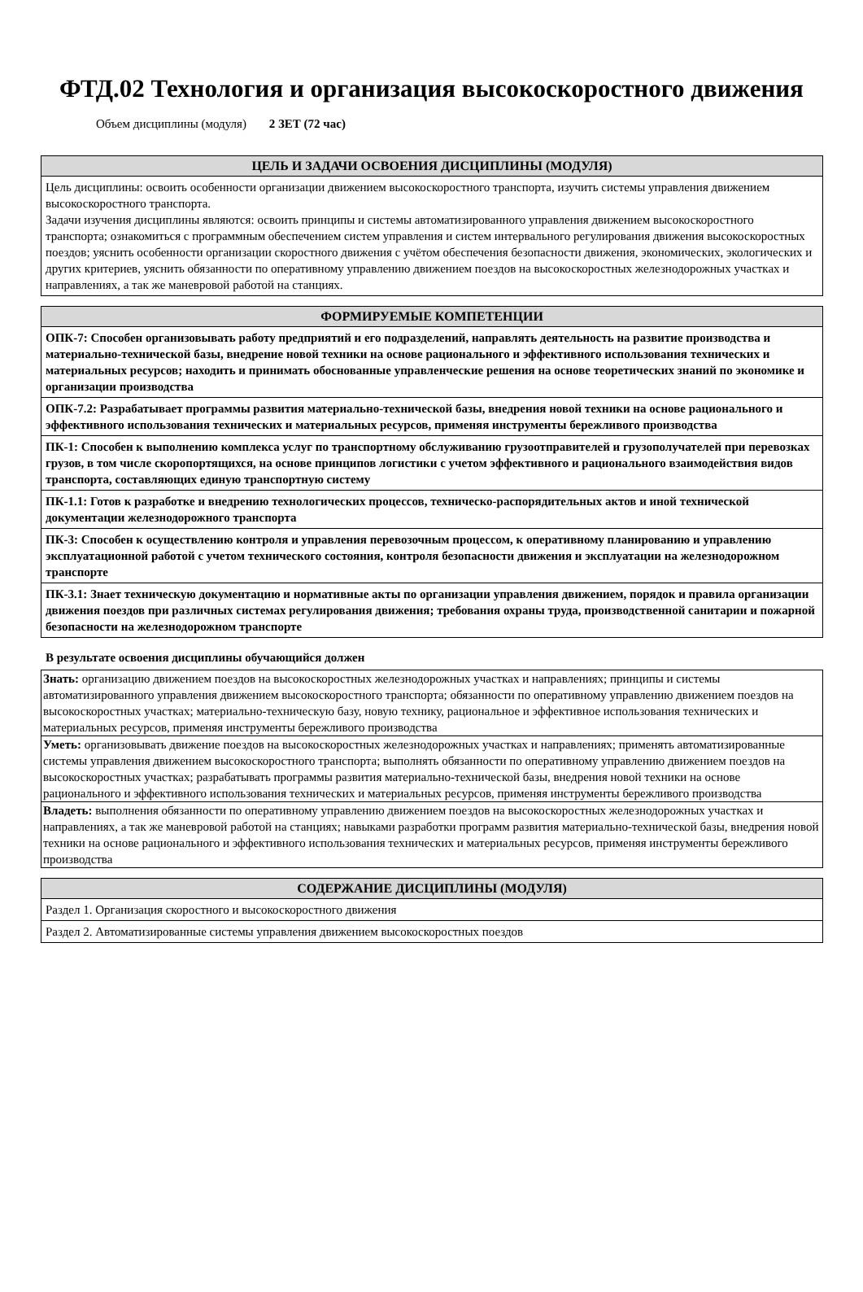ФТД.02 Технология и организация высокоскоростного движения
Объем дисциплины (модуля) 2 ЗЕТ (72 час)
| ЦЕЛЬ И ЗАДАЧИ ОСВОЕНИЯ ДИСЦИПЛИНЫ (МОДУЛЯ) |
| --- |
| Цель дисциплины: освоить особенности организации движением высокоскоростного транспорта, изучить системы управления движением высокоскоростного транспорта. Задачи изучения дисциплины являются: освоить принципы и системы автоматизированного управления движением высокоскоростного транспорта; ознакомиться с программным обеспечением систем управления и систем интервального регулирования движения высокоскоростных поездов; уяснить особенности организации скоростного движения с учётом обеспечения безопасности движения, экономических, экологических и других критериев, уяснить обязанности по оперативному управлению движением поездов на высокоскоростных железнодорожных участках и направлениях, а так же маневровой работой на станциях. |
| ФОРМИРУЕМЫЕ КОМПЕТЕНЦИИ |
| --- |
| ОПК-7: Способен организовывать работу предприятий и его подразделений, направлять деятельность на развитие производства и материально-технической базы, внедрение новой техники на основе рационального и эффективного использования технических и материальных ресурсов; находить и принимать обоснованные управленческие решения на основе теоретических знаний по экономике и организации производства |
| ОПК-7.2: Разрабатывает программы развития материально-технической базы, внедрения новой техники на основе рационального и эффективного использования технических и материальных ресурсов, применяя инструменты бережливого производства |
| ПК-1: Способен к выполнению комплекса услуг по транспортному обслуживанию грузоотправителей и грузополучателей при перевозках грузов, в том числе скоропортящихся, на основе принципов логистики с учетом эффективного и рационального взаимодействия видов транспорта, составляющих единую транспортную систему |
| ПК-1.1: Готов к разработке и внедрению технологических процессов, техническо-распорядительных актов и иной технической документации железнодорожного транспорта |
| ПК-3: Способен к осуществлению контроля и управления перевозочным процессом, к оперативному планированию и управлению эксплуатационной работой с учетом технического состояния, контроля безопасности движения и эксплуатации на железнодорожном транспорте |
| ПК-3.1: Знает техническую документацию и нормативные акты по организации управления движением, порядок и правила организации движения поездов при различных системах регулирования движения; требования охраны труда, производственной санитарии и пожарной безопасности на железнодорожном транспорте |
В результате освоения дисциплины обучающийся должен
| Знать: организацию движением поездов на высокоскоростных железнодорожных участках и направлениях; принципы и системы автоматизированного управления движением высокоскоростного транспорта; обязанности по оперативному управлению движением поездов на высокоскоростных участках; материально-техническую базу, новую технику, рациональное и эффективное использования технических и материальных ресурсов, применяя инструменты бережливого производства |
| Уметь: организовывать движение поездов на высокоскоростных железнодорожных участках и направлениях; применять автоматизированные системы управления движением высокоскоростного транспорта; выполнять обязанности по оперативному управлению движением поездов на высокоскоростных участках; разрабатывать программы развития материально-технической базы, внедрения новой техники на основе рационального и эффективного использования технических и материальных ресурсов, применяя инструменты бережливого производства |
| Владеть: выполнения обязанности по оперативному управлению движением поездов на высокоскоростных железнодорожных участках и направлениях, а так же маневровой работой на станциях; навыками разработки программ развития материально-технической базы, внедрения новой техники на основе рационального и эффективного использования технических и материальных ресурсов, применяя инструменты бережливого производства |
| СОДЕРЖАНИЕ ДИСЦИПЛИНЫ (МОДУЛЯ) |
| --- |
| Раздел 1. Организация скоростного и высокоскоростного движения |
| Раздел 2. Автоматизированные системы управления движением высокоскоростных поездов |